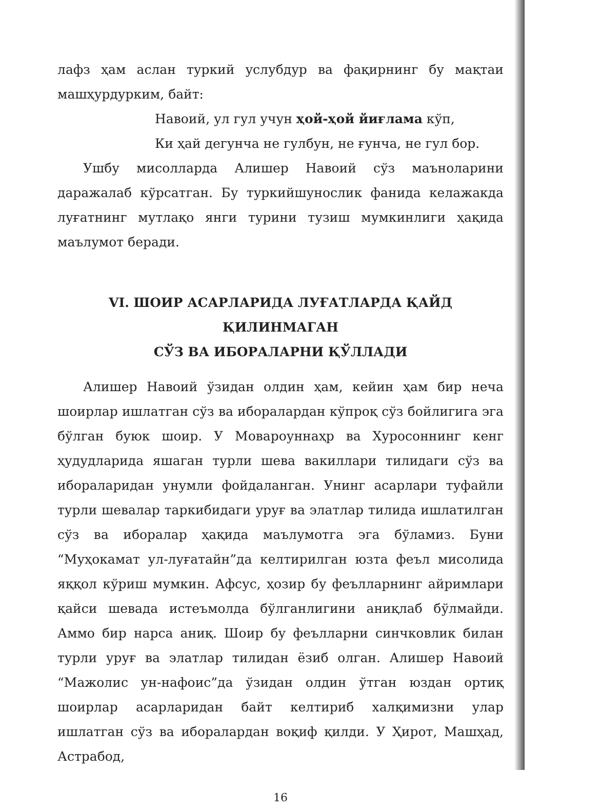лафз ҳам аслан туркий услубдур ва фақирнинг бу мақтаи машҳурдурким, байт:
Навоий, ул гул учун ҳой-ҳой йиғлама кўп,
Ки ҳай дегунча не гулбун, не ғунча, не гул бор.
Ушбу мисолларда Алишер Навоий сўз маъноларини даражалаб кўрсатган. Бу туркийшунослик фанида келажакда луғатнинг мутлақо янги турини тузиш мумкинлиги ҳақида маълумот беради.
VI. ШОИР АСАРЛАРИДА ЛУҒАТЛАРДА ҚАЙД ҚИЛИНМАГАН
СЎЗ ВА ИБОРАЛАРНИ ҚЎЛЛАДИ
Алишер Навоий ўзидан олдин ҳам, кейин ҳам бир неча шоирлар ишлатган сўз ва иборалардан кўпроқ сўз бойлигига эга бўлган буюк шоир. У Мовароуннаҳр ва Хуросоннинг кенг ҳудудларида яшаган турли шева вакиллари тилидаги сўз ва ибораларидан унумли фойдаланган. Унинг асарлари туфайли турли шевалар таркибидаги уруғ ва элатлар тилида ишлатилган сўз ва иборалар ҳақида маълумотга эга бўламиз. Буни “Муҳокамат ул-луғатайн”да келтирилган юзта феъл мисолида яққол кўриш мумкин. Афсус, ҳозир бу феълларнинг айримлари қайси шевада истеъмолда бўлганлигини аниқлаб бўлмайди. Аммо бир нарса аниқ. Шоир бу феълларни синчковлик билан турли уруғ ва элатлар тилидан ёзиб олган. Алишер Навоий “Мажолис ун-нафоис”да ўзидан олдин ўтган юздан ортиқ шоирлар асарларидан байт келтириб халқимизни улар ишлатган сўз ва иборалардан воқиф қилди. У Ҳирот, Машҳад, Астрабод,
16